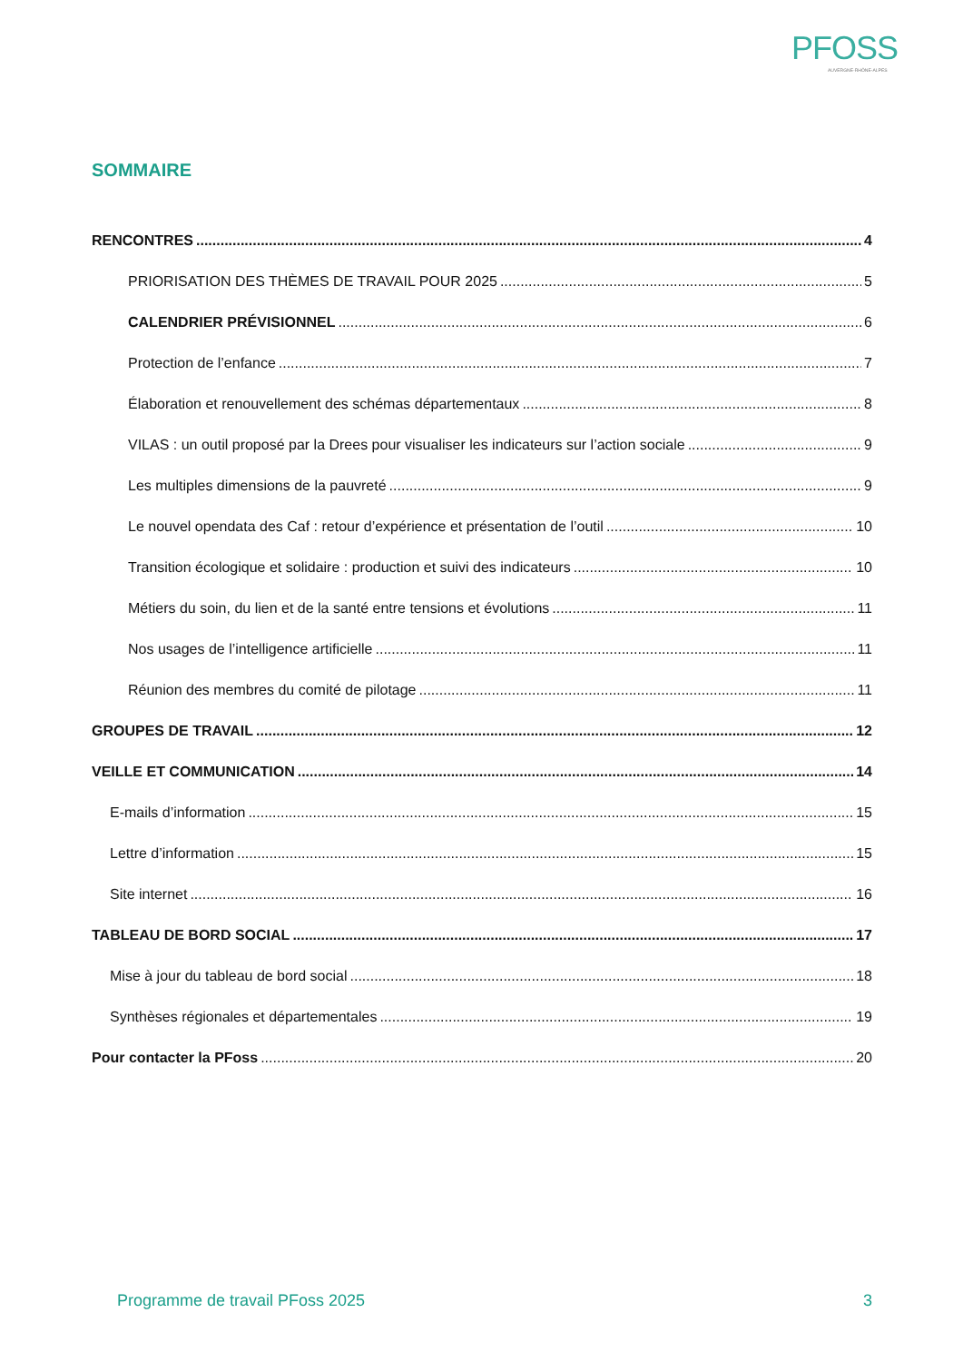PFOSS
AUVERGNE-RHÔNE-ALPES
SOMMAIRE
RENCONTRES 4
PRIORISATION DES THÈMES DE TRAVAIL POUR 2025 5
CALENDRIER PRÉVISIONNEL 6
Protection de l’enfance 7
Élaboration et renouvellement des schémas départementaux 8
VILAS : un outil proposé par la Drees pour visualiser les indicateurs sur l’action sociale 9
Les multiples dimensions de la pauvreté 9
Le nouvel opendata des Caf : retour d’expérience et présentation de l’outil 10
Transition écologique et solidaire : production et suivi des indicateurs 10
Métiers du soin, du lien et de la santé entre tensions et évolutions 11
Nos usages de l’intelligence artificielle 11
Réunion des membres du comité de pilotage 11
GROUPES DE TRAVAIL 12
VEILLE ET COMMUNICATION 14
E-mails d’information 15
Lettre d’information 15
Site internet 16
TABLEAU DE BORD SOCIAL 17
Mise à jour du tableau de bord social 18
Synthèses régionales et départementales 19
Pour contacter la PFoss 20
Programme de travail PFoss 2025 3